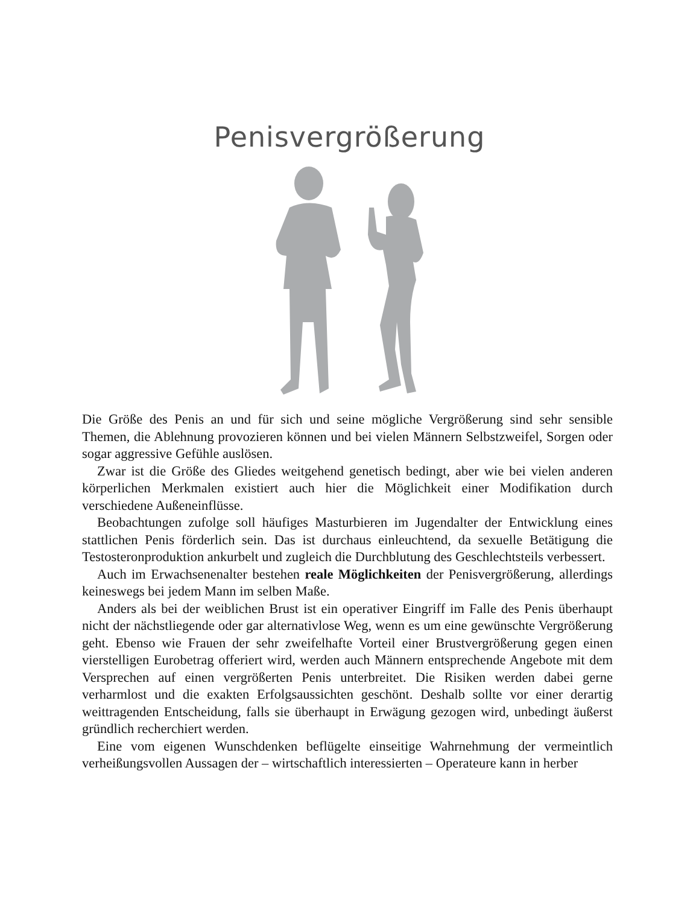Penisvergrößerung
Die Größe des Penis an und für sich und seine mögliche Vergrößerung sind sehr sensible Themen, die Ablehnung provozieren können und bei vielen Männern Selbstzweifel, Sorgen oder sogar aggressive Gefühle auslösen.
Zwar ist die Größe des Gliedes weitgehend genetisch bedingt, aber wie bei vielen anderen körperlichen Merkmalen existiert auch hier die Möglichkeit einer Modifikation durch verschiedene Außeneinflüsse.
Beobachtungen zufolge soll häufiges Masturbieren im Jugendalter der Entwicklung eines stattlichen Penis förderlich sein. Das ist durchaus einleuchtend, da sexuelle Betätigung die Testosteronproduktion ankurbelt und zugleich die Durchblutung des Geschlechtsteils verbessert.
Auch im Erwachsenenalter bestehen reale Möglichkeiten der Penisvergrößerung, allerdings keineswegs bei jedem Mann im selben Maße.
Anders als bei der weiblichen Brust ist ein operativer Eingriff im Falle des Penis überhaupt nicht der nächstliegende oder gar alternativlose Weg, wenn es um eine gewünschte Vergrößerung geht. Ebenso wie Frauen der sehr zweifelhafte Vorteil einer Brustvergrößerung gegen einen vierstelligen Eurobetrag offeriert wird, werden auch Männern entsprechende Angebote mit dem Versprechen auf einen vergrößerten Penis unterbreitet. Die Risiken werden dabei gerne verharmlost und die exakten Erfolgsaussichten geschönt. Deshalb sollte vor einer derartig weittragenden Entscheidung, falls sie überhaupt in Erwägung gezogen wird, unbedingt äußerst gründlich recherchiert werden.
Eine vom eigenen Wunschdenken beflügelte einseitige Wahrnehmung der vermeintlich verheißungsvollen Aussagen der – wirtschaftlich interessierten – Operateure kann in herber